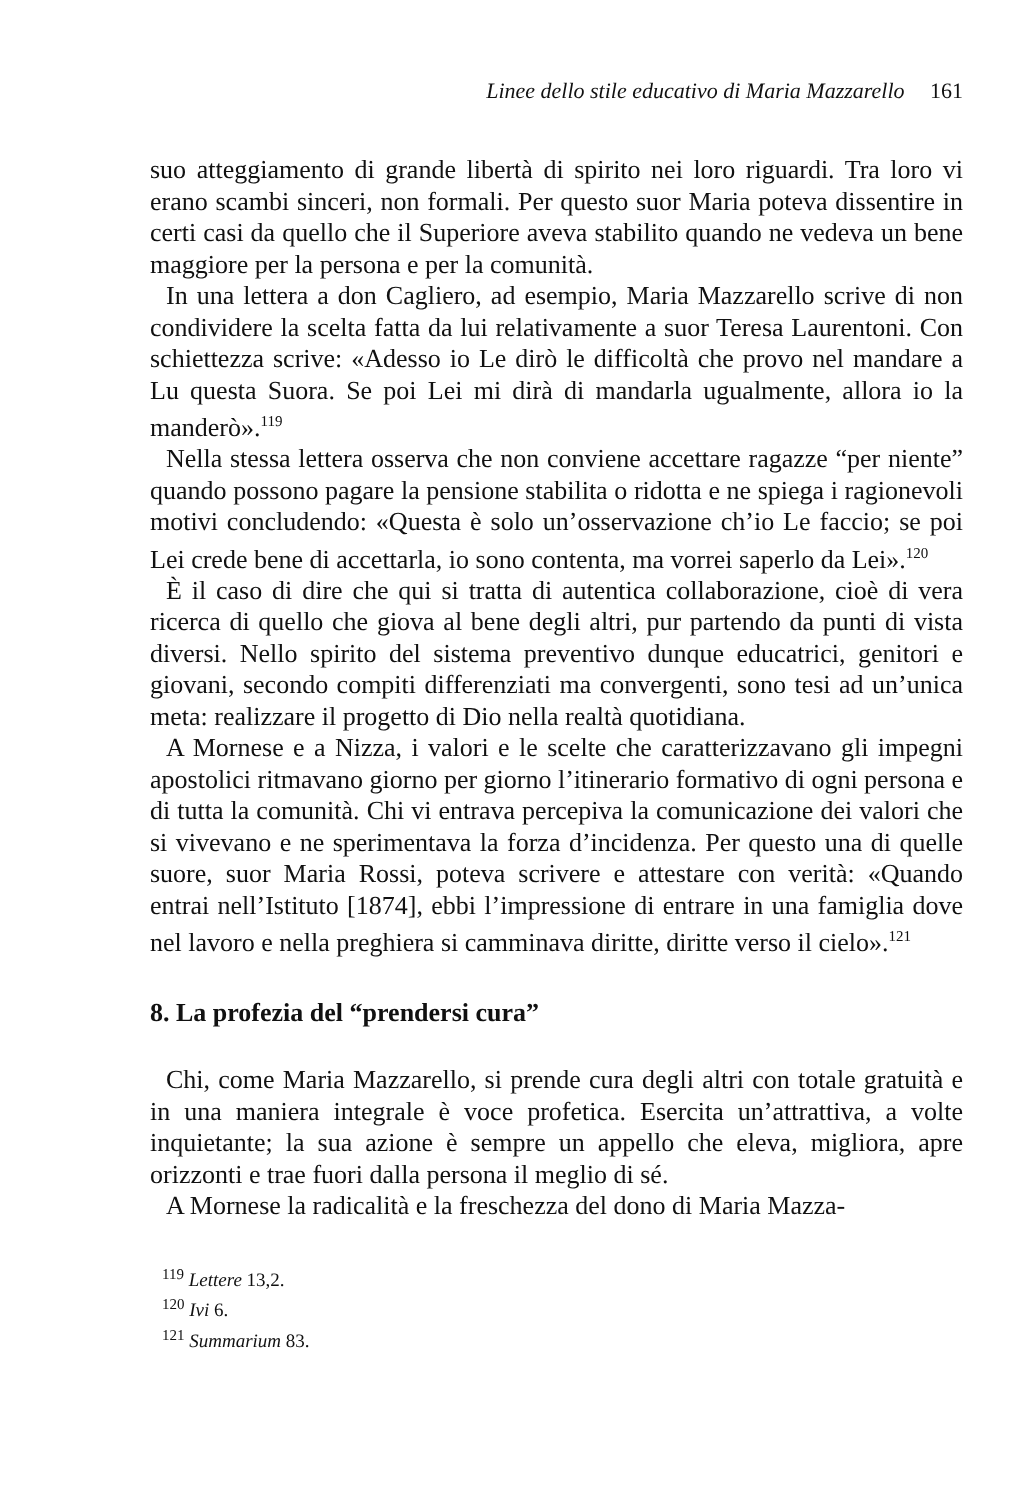Linee dello stile educativo di Maria Mazzarello 161
suo atteggiamento di grande libertà di spirito nei loro riguardi. Tra loro vi erano scambi sinceri, non formali. Per questo suor Maria poteva dissentire in certi casi da quello che il Superiore aveva stabilito quando ne vedeva un bene maggiore per la persona e per la comunità.
In una lettera a don Cagliero, ad esempio, Maria Mazzarello scrive di non condividere la scelta fatta da lui relativamente a suor Teresa Laurentoni. Con schiettezza scrive: «Adesso io Le dirò le difficoltà che provo nel mandare a Lu questa Suora. Se poi Lei mi dirà di mandarla ugualmente, allora io la manderò».<sup>119</sup>
Nella stessa lettera osserva che non conviene accettare ragazze “per niente” quando possono pagare la pensione stabilita o ridotta e ne spiega i ragionevoli motivi concludendo: «Questa è solo un’osservazione ch’io Le faccio; se poi Lei crede bene di accettarla, io sono contenta, ma vorrei saperlo da Lei».<sup>120</sup>
È il caso di dire che qui si tratta di autentica collaborazione, cioè di vera ricerca di quello che giova al bene degli altri, pur partendo da punti di vista diversi. Nello spirito del sistema preventivo dunque educatrici, genitori e giovani, secondo compiti differenziati ma convergenti, sono tesi ad un’unica meta: realizzare il progetto di Dio nella realtà quotidiana.
A Mornese e a Nizza, i valori e le scelte che caratterizzavano gli impegni apostolici ritmavano giorno per giorno l’itinerario formativo di ogni persona e di tutta la comunità. Chi vi entrava percepiva la comunicazione dei valori che si vivevano e ne sperimentava la forza d’incidenza. Per questo una di quelle suore, suor Maria Rossi, poteva scrivere e attestare con verità: «Quando entrai nell’Istituto [1874], ebbi l’impressione di entrare in una famiglia dove nel lavoro e nella preghiera si camminava diritte, diritte verso il cielo».<sup>121</sup>
8. La profezia del “prendersi cura”
Chi, come Maria Mazzarello, si prende cura degli altri con totale gratuità e in una maniera integrale è voce profetica. Esercita un’attrattiva, a volte inquietante; la sua azione è sempre un appello che eleva, migliora, apre orizzonti e trae fuori dalla persona il meglio di sé.
A Mornese la radicalità e la freschezza del dono di Maria Mazza-
<sup>119</sup> Lettere 13,2.
<sup>120</sup> Ivi 6.
<sup>121</sup> Summarium 83.